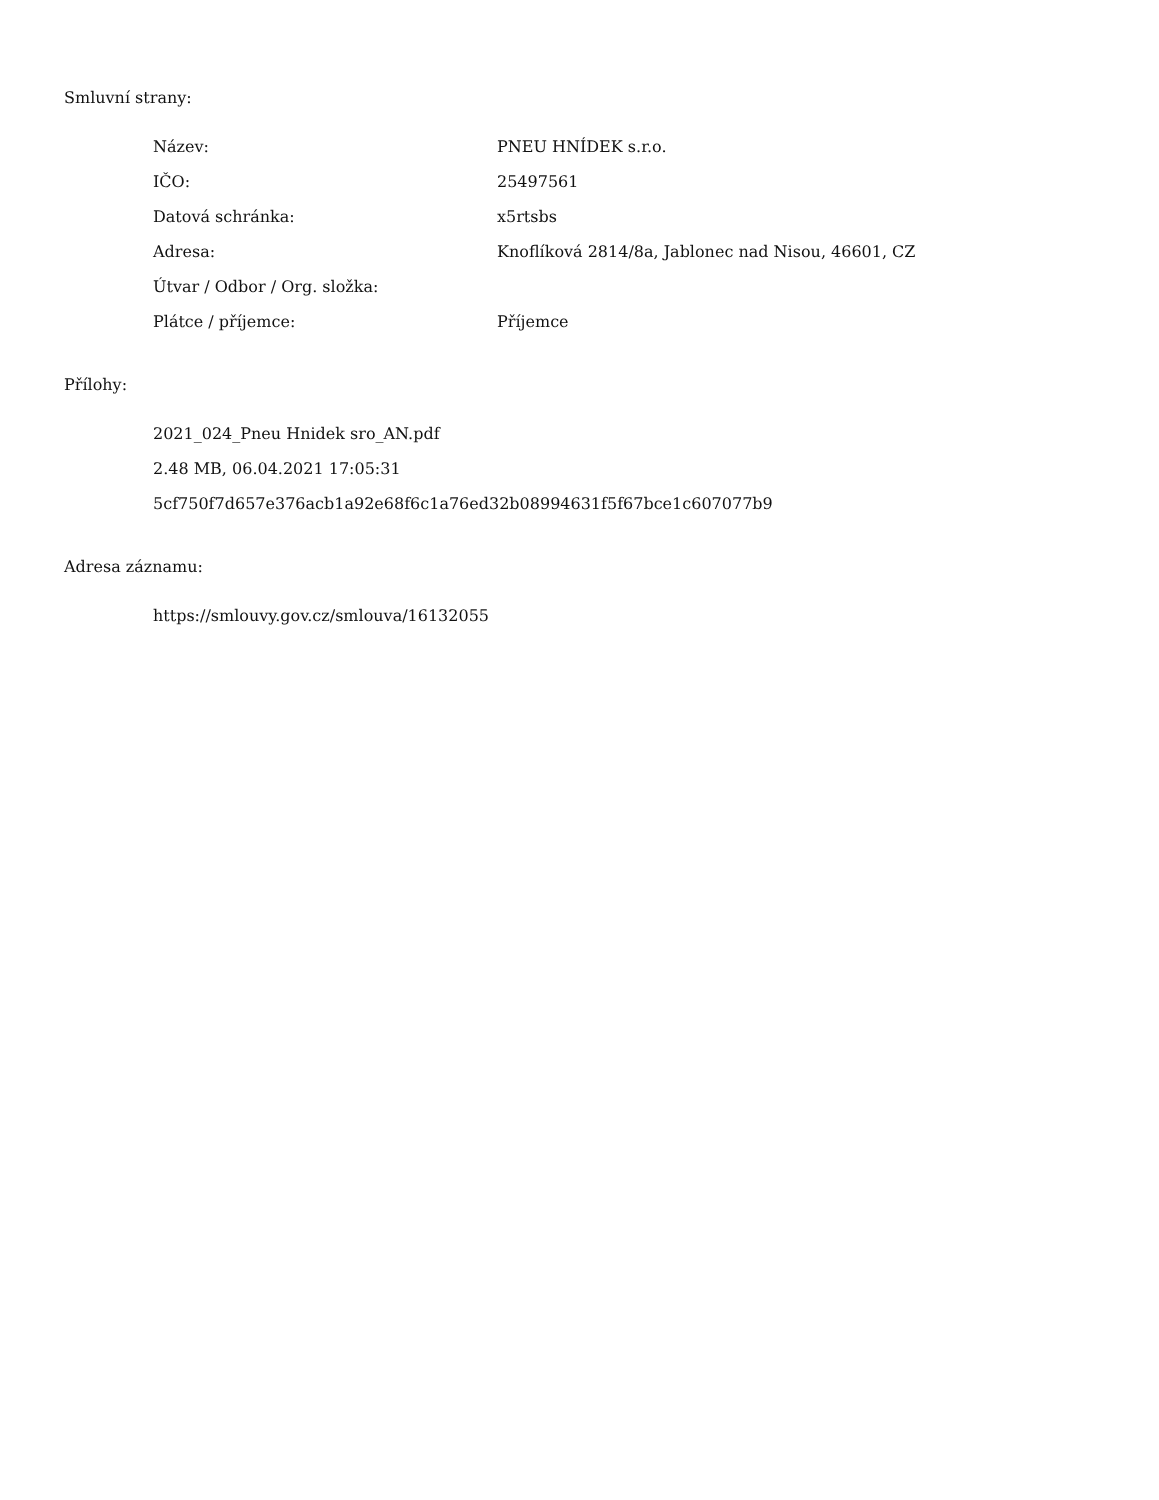Smluvní strany:
| Název: | PNEU HNÍDEK s.r.o. |
| IČO: | 25497561 |
| Datová schránka: | x5rtsbs |
| Adresa: | Knoflíková 2814/8a, Jablonec nad Nisou, 46601, CZ |
| Útvar / Odbor / Org. složka: | |
| Plátce / příjemce: | Příjemce |
Přílohy:
2021_024_Pneu Hnidek sro_AN.pdf
2.48 MB, 06.04.2021 17:05:31
5cf750f7d657e376acb1a92e68f6c1a76ed32b08994631f5f67bce1c607077b9
Adresa záznamu:
https://smlouvy.gov.cz/smlouva/16132055